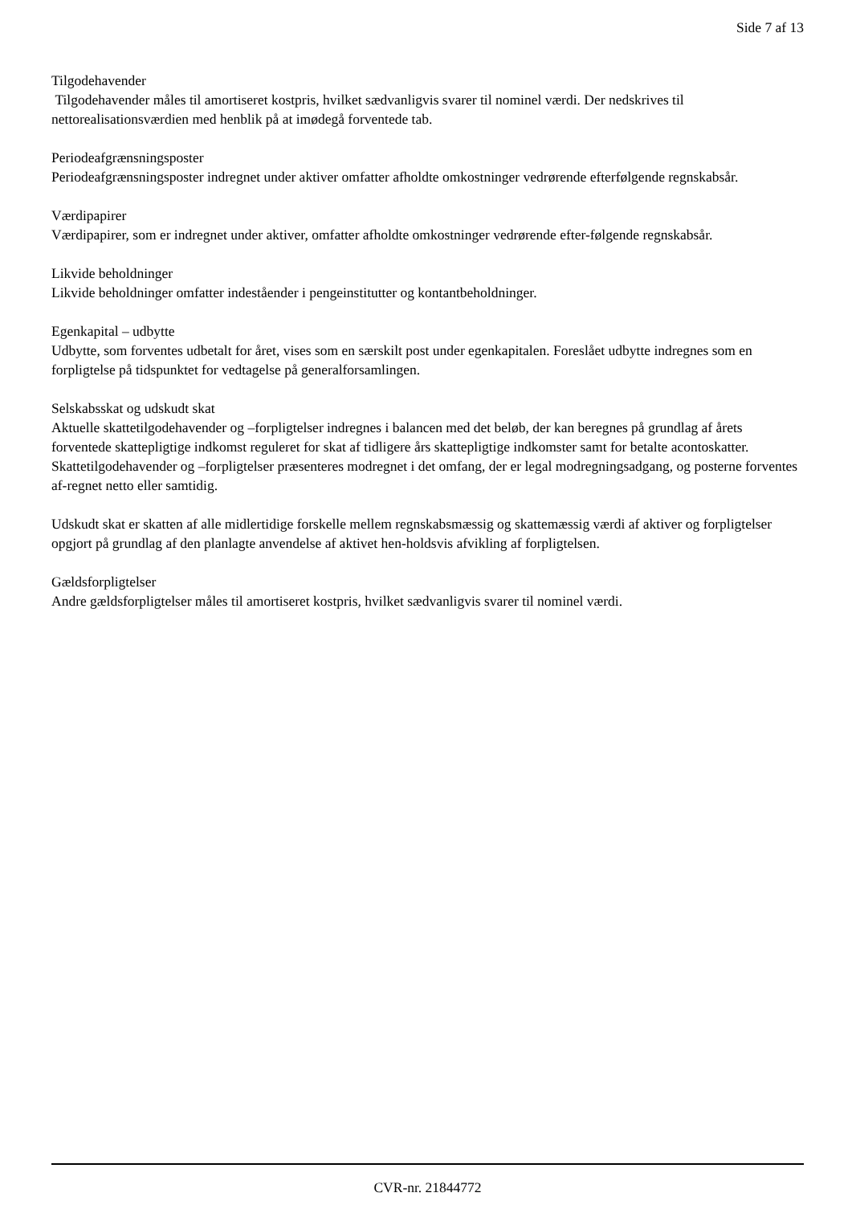Side 7 af 13
Tilgodehavender
Tilgodehavender måles til amortiseret kostpris, hvilket sædvanligvis svarer til nominel værdi. Der nedskrives til nettorealisationsværdien med henblik på at imødegå forventede tab.
Periodeafgrænsningsposter
Periodeafgrænsningsposter indregnet under aktiver omfatter afholdte omkostninger vedrørende efterfølgende regnskabsår.
Værdipapirer
Værdipapirer, som er indregnet under aktiver, omfatter afholdte omkostninger vedrørende efter-følgende regnskabsår.
Likvide beholdninger
Likvide beholdninger omfatter indeståender i pengeinstitutter og kontantbeholdninger.
Egenkapital – udbytte
Udbytte, som forventes udbetalt for året, vises som en særskilt post under egenkapitalen. Foreslået udbytte indregnes som en forpligtelse på tidspunktet for vedtagelse på generalforsamlingen.
Selskabsskat og udskudt skat
Aktuelle skattetilgodehavender og –forpligtelser indregnes i balancen med det beløb, der kan beregnes på grundlag af årets forventede skattepligtige indkomst reguleret for skat af tidligere års skattepligtige indkomster samt for betalte acontoskatter. Skattetilgodehavender og –forpligtelser præsenteres modregnet i det omfang, der er legal modregningsadgang, og posterne forventes af-regnet netto eller samtidig.
Udskudt skat er skatten af alle midlertidige forskelle mellem regnskabsmæssig og skattemæssig værdi af aktiver og forpligtelser opgjort på grundlag af den planlagte anvendelse af aktivet hen-holdsvis afvikling af forpligtelsen.
Gældsforpligtelser
Andre gældsforpligtelser måles til amortiseret kostpris, hvilket sædvanligvis svarer til nominel værdi.
CVR-nr. 21844772